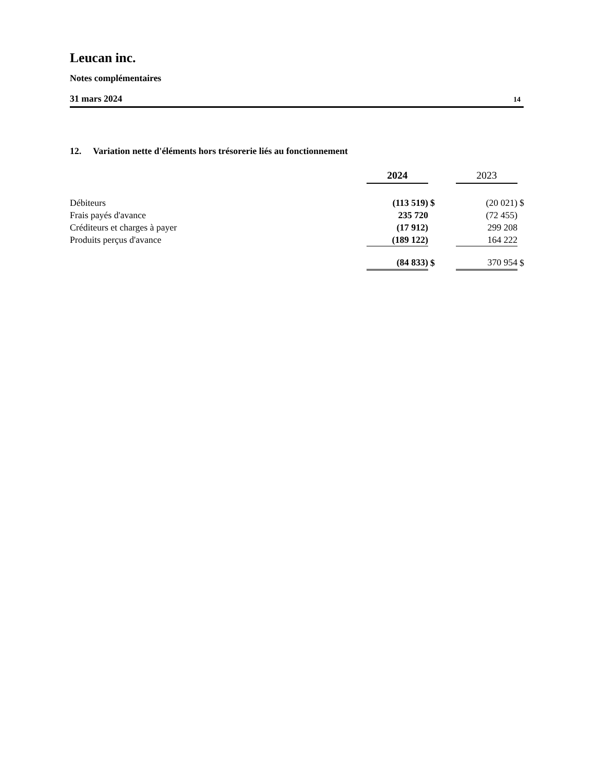Leucan inc.
Notes complémentaires
31 mars 2024 14
12. Variation nette d'éléments hors trésorerie liés au fonctionnement
| | 2024 | | 2023 | |
| Débiteurs | (113 519) | $ | (20 021) | $ |
| Frais payés d'avance | 235 720 | | (72 455) | |
| Créditeurs et charges à payer | (17 912) | | 299 208 | |
| Produits perçus d'avance | (189 122) | | 164 222 | |
| | (84 833) | $ | 370 954 | $ |